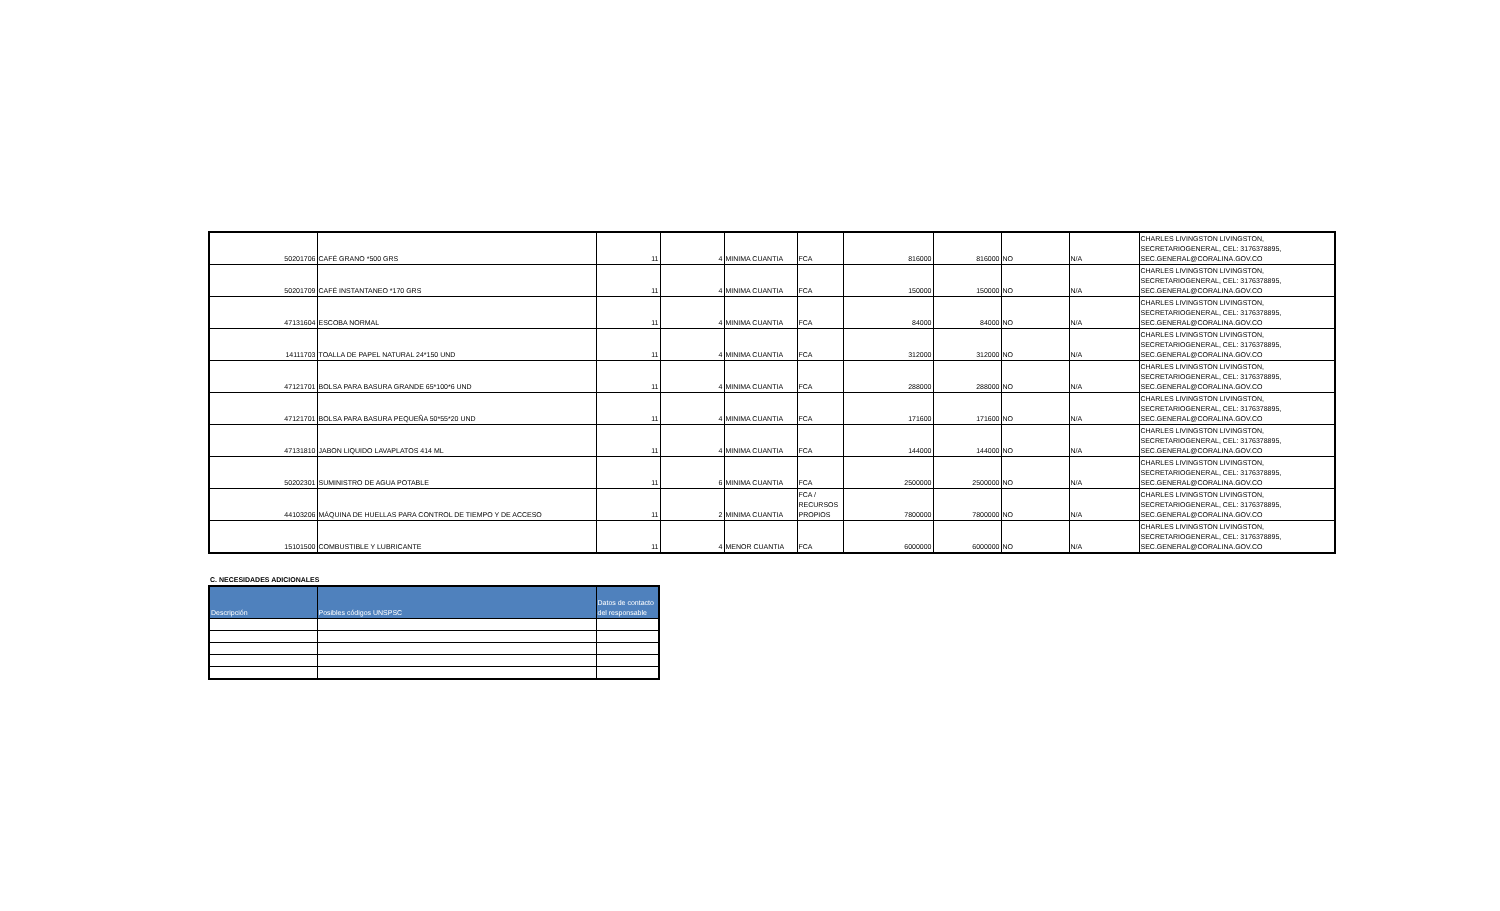| 50201706 | CAFÉ GRANO *500 GRS | 11 | 4 | MINIMA CUANTIA | FCA | 816000 | 816000 | NO | N/A | CHARLES LIVINGSTON LIVINGSTON, SECRETARIOGENERAL, CEL: 3176378895, SEC.GENERAL@CORALINA.GOV.CO |
| 50201709 | CAFÉ INSTANTANEO *170 GRS | 11 | 4 | MINIMA CUANTIA | FCA | 150000 | 150000 | NO | N/A | CHARLES LIVINGSTON LIVINGSTON, SECRETARIOGENERAL, CEL: 3176378895, SEC.GENERAL@CORALINA.GOV.CO |
| 47131604 | ESCOBA NORMAL | 11 | 4 | MINIMA CUANTIA | FCA | 84000 | 84000 | NO | N/A | CHARLES LIVINGSTON LIVINGSTON, SECRETARIOGENERAL, CEL: 3176378895, SEC.GENERAL@CORALINA.GOV.CO |
| 14111703 | TOALLA DE PAPEL NATURAL 24*150 UND | 11 | 4 | MINIMA CUANTIA | FCA | 312000 | 312000 | NO | N/A | CHARLES LIVINGSTON LIVINGSTON, SECRETARIOGENERAL, CEL: 3176378895, SEC.GENERAL@CORALINA.GOV.CO |
| 47121701 | BOLSA PARA BASURA GRANDE 65*100*6 UND | 11 | 4 | MINIMA CUANTIA | FCA | 288000 | 288000 | NO | N/A | CHARLES LIVINGSTON LIVINGSTON, SECRETARIOGENERAL, CEL: 3176378895, SEC.GENERAL@CORALINA.GOV.CO |
| 47121701 | BOLSA PARA BASURA PEQUEÑA 50*55*20 UND | 11 | 4 | MINIMA CUANTIA | FCA | 171600 | 171600 | NO | N/A | CHARLES LIVINGSTON LIVINGSTON, SECRETARIOGENERAL, CEL: 3176378895, SEC.GENERAL@CORALINA.GOV.CO |
| 47131810 | JABON LIQUIDO LAVAPLATOS 414 ML | 11 | 4 | MINIMA CUANTIA | FCA | 144000 | 144000 | NO | N/A | CHARLES LIVINGSTON LIVINGSTON, SECRETARIOGENERAL, CEL: 3176378895, SEC.GENERAL@CORALINA.GOV.CO |
| 50202301 | SUMINISTRO DE AGUA POTABLE | 11 | 6 | MINIMA CUANTIA | FCA | 2500000 | 2500000 | NO | N/A | CHARLES LIVINGSTON LIVINGSTON, SECRETARIOGENERAL, CEL: 3176378895, SEC.GENERAL@CORALINA.GOV.CO |
| 44103206 | MÁQUINA DE HUELLAS PARA CONTROL DE TIEMPO Y DE ACCESO | 11 | 2 | MINIMA CUANTIA | FCA / RECURSOS PROPIOS | 7800000 | 7800000 | NO | N/A | CHARLES LIVINGSTON LIVINGSTON, SECRETARIOGENERAL, CEL: 3176378895, SEC.GENERAL@CORALINA.GOV.CO |
| 15101500 | COMBUSTIBLE Y LUBRICANTE | 11 | 4 | MENOR CUANTIA | FCA | 6000000 | 6000000 | NO | N/A | CHARLES LIVINGSTON LIVINGSTON, SECRETARIOGENERAL, CEL: 3176378895, SEC.GENERAL@CORALINA.GOV.CO |
C. NECESIDADES ADICIONALES
| Descripción | Posibles códigos UNSPSC | Datos de contacto del responsable |
| --- | --- | --- |